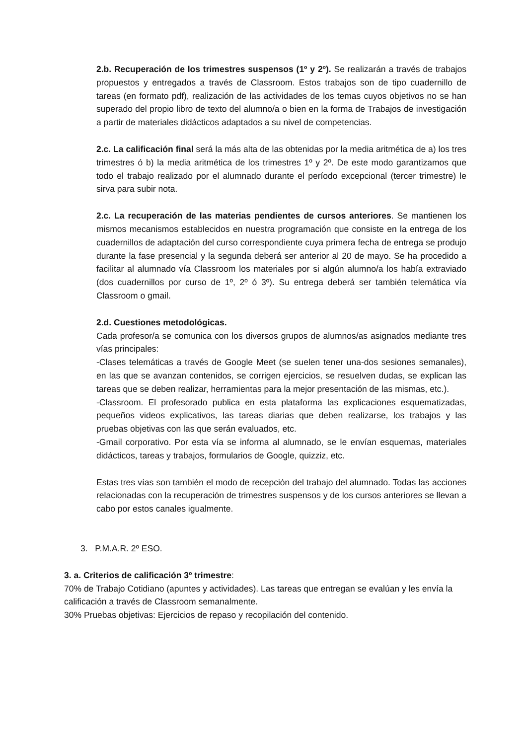2.b. Recuperación de los trimestres suspensos (1º y 2º). Se realizarán a través de trabajos propuestos y entregados a través de Classroom. Estos trabajos son de tipo cuadernillo de tareas (en formato pdf), realización de las actividades de los temas cuyos objetivos no se han superado del propio libro de texto del alumno/a o bien en la forma de Trabajos de investigación a partir de materiales didácticos adaptados a su nivel de competencias.
2.c. La calificación final será la más alta de las obtenidas por la media aritmética de a) los tres trimestres ó b) la media aritmética de los trimestres 1º y 2º. De este modo garantizamos que todo el trabajo realizado por el alumnado durante el período excepcional (tercer trimestre) le sirva para subir nota.
2.c. La recuperación de las materias pendientes de cursos anteriores. Se mantienen los mismos mecanismos establecidos en nuestra programación que consiste en la entrega de los cuadernillos de adaptación del curso correspondiente cuya primera fecha de entrega se produjo durante la fase presencial y la segunda deberá ser anterior al 20 de mayo. Se ha procedido a facilitar al alumnado vía Classroom los materiales por si algún alumno/a los había extraviado (dos cuadernillos por curso de 1º, 2º ó 3º). Su entrega deberá ser también telemática vía Classroom o gmail.
2.d. Cuestiones metodológicas.
Cada profesor/a se comunica con los diversos grupos de alumnos/as asignados mediante tres vías principales:
-Clases telemáticas a través de Google Meet (se suelen tener una-dos sesiones semanales), en las que se avanzan contenidos, se corrigen ejercicios, se resuelven dudas, se explican las tareas que se deben realizar, herramientas para la mejor presentación de las mismas, etc.).
-Classroom. El profesorado publica en esta plataforma las explicaciones esquematizadas, pequeños videos explicativos, las tareas diarias que deben realizarse, los trabajos y las pruebas objetivas con las que serán evaluados, etc.
-Gmail corporativo. Por esta vía se informa al alumnado, se le envían esquemas, materiales didácticos, tareas y trabajos, formularios de Google, quizziz, etc.
Estas tres vías son también el modo de recepción del trabajo del alumnado. Todas las acciones relacionadas con la recuperación de trimestres suspensos y de los cursos anteriores se llevan a cabo por estos canales igualmente.
3. P.M.A.R. 2º ESO.
3. a. Criterios de calificación 3º trimestre:
70% de Trabajo Cotidiano (apuntes y actividades). Las tareas que entregan se evalúan y les envía la calificación a través de Classroom semanalmente.
30% Pruebas objetivas: Ejercicios de repaso y recopilación del contenido.